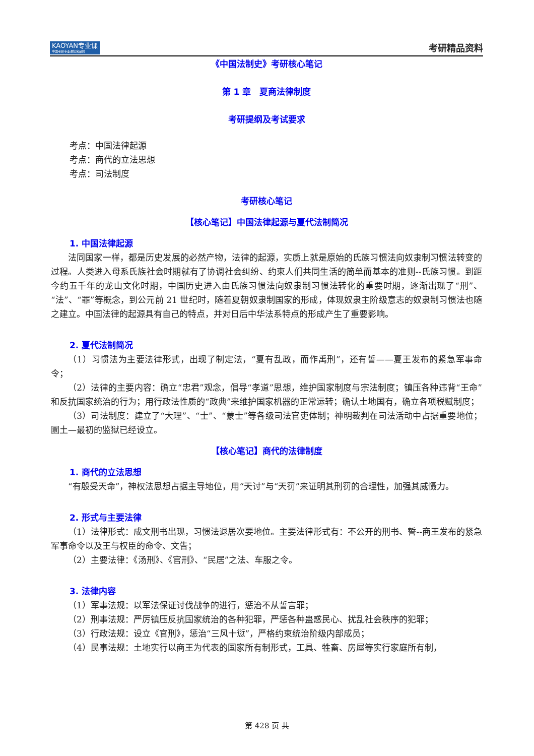KAOYAN专业课
中国考研专业课知名品牌
考研精品资料
《中国法制史》考研核心笔记
第 1 章　夏商法律制度
考研提纲及考试要求
考点：中国法律起源
考点：商代的立法思想
考点：司法制度
考研核心笔记
【核心笔记】中国法律起源与夏代法制简况
1. 中国法律起源
法同国家一样，都是历史发展的必然产物，法律的起源，实质上就是原始的氏族习惯法向奴隶制习惯法转变的过程。人类进入母系氏族社会时期就有了协调社会纠纷、约束人们共同生活的简单而基本的准则--氏族习惯。到距今约五千年的龙山文化时期，中国历史进入由氏族习惯法向奴隶制习惯法转化的重要时期，逐渐出现了“刑”、“法”、“罪”等概念，到公元前 21 世纪时，随着夏朝奴隶制国家的形成，体现奴隶主阶级意志的奴隶制习惯法也随之建立。中国法律的起源具有自己的特点，并对日后中华法系特点的形成产生了重要影响。
2. 夏代法制简况
（1）习惯法为主要法律形式，出现了制定法，“夏有乱政，而作禹刑”，还有誓——夏王发布的紧急军事命令；
（2）法律的主要内容：确立“忠君”观念，倡导“孝道”思想，维护国家制度与宗法制度；镇压各种违背“王命”和反抗国家统治的行为；用行政法性质的“政典”来维护国家机器的正常运转；确认土地国有，确立各项税赋制度；
（3）司法制度：建立了“大理”、“士”、“蒙士”等各级司法官吏体制；神明裁判在司法活动中占据重要地位；圜土—最初的监狱已经设立。
【核心笔记】商代的法律制度
1. 商代的立法思想
“有殷受天命”，神权法思想占据主导地位，用“天讨”与“天罚”来证明其刑罚的合理性，加强其威慑力。
2. 形式与主要法律
（1）法律形式：成文刑书出现，习惯法退居次要地位。主要法律形式有：不公开的刑书、誓--商王发布的紧急军事命令以及王与权臣的命令、文告；
（2）主要法律：《汤刑》、《官刑》、“民居”之法、车服之令。
3. 法律内容
（1）军事法规：以军法保证讨伐战争的进行，惩治不从誓言罪；
（2）刑事法规：严厉镇压反抗国家统治的各种犯罪，严惩各种蛊惑民心、扰乱社会秩序的犯罪；
（3）行政法规：设立《官刑》，惩治“三风十愆”，严格约束统治阶级内部成员；
（4）民事法规：土地实行以商王为代表的国家所有制形式，工具、牲畜、房屋等实行家庭所有制，
第 428 页 共